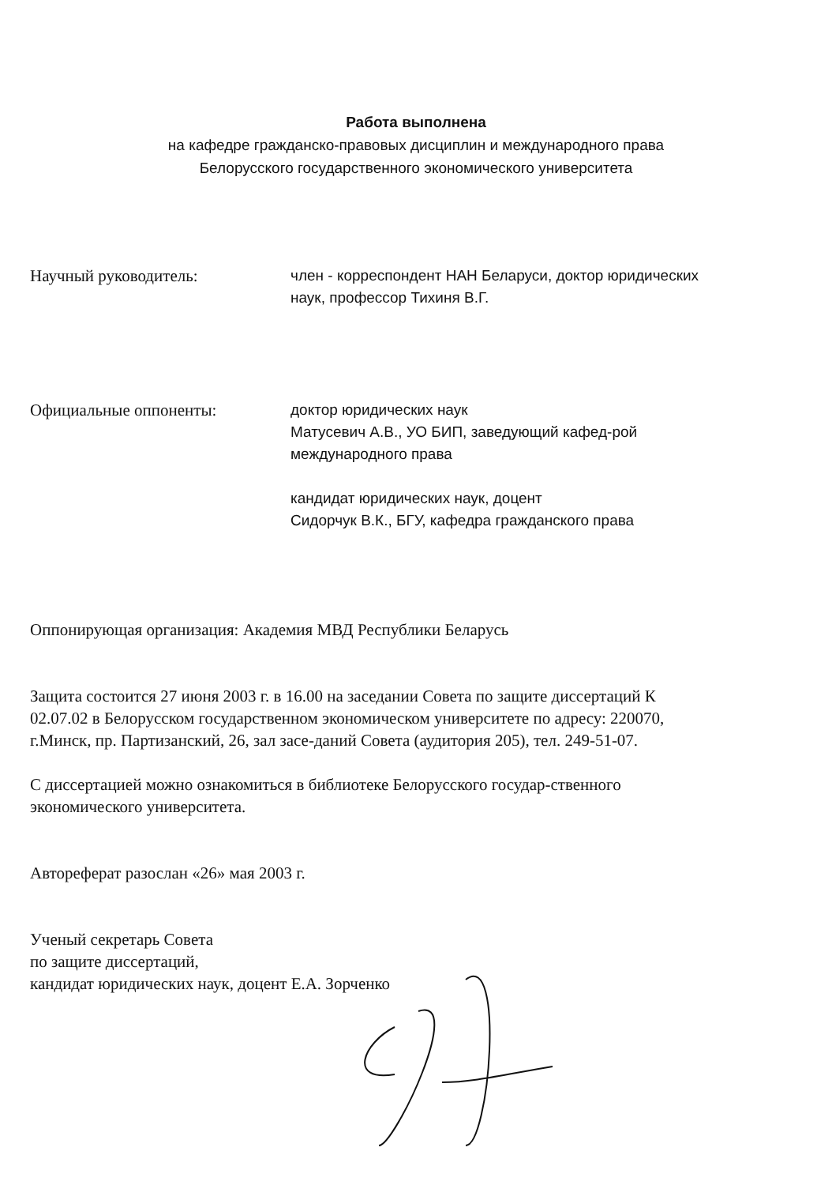Работа выполнена
на кафедре гражданско-правовых дисциплин и международного права
Белорусского государственного экономического университета
Научный руководитель: член - корреспондент НАН Беларуси, доктор юридических наук, профессор Тихиня В.Г.
Официальные оппоненты: доктор юридических наук
Матусевич А.В., УО БИП, заведующий кафед-рой международного права
кандидат юридических наук, доцент
Сидорчук В.К., БГУ, кафедра гражданского права
Оппонирующая организация: Академия МВД Республики Беларусь
Защита состоится 27 июня 2003 г. в 16.00 на заседании Совета по защите диссертаций К 02.07.02 в Белорусском государственном экономическом университете по адресу: 220070, г.Минск, пр. Партизанский, 26, зал засе-даний Совета (аудитория 205), тел. 249-51-07.
С диссертацией можно ознакомиться в библиотеке Белорусского государ-ственного экономического университета.
Автореферат разослан «26» мая 2003 г.
Ученый секретарь Совета
по защите диссертаций,
кандидат юридических наук, доцент Е.А. Зорченко